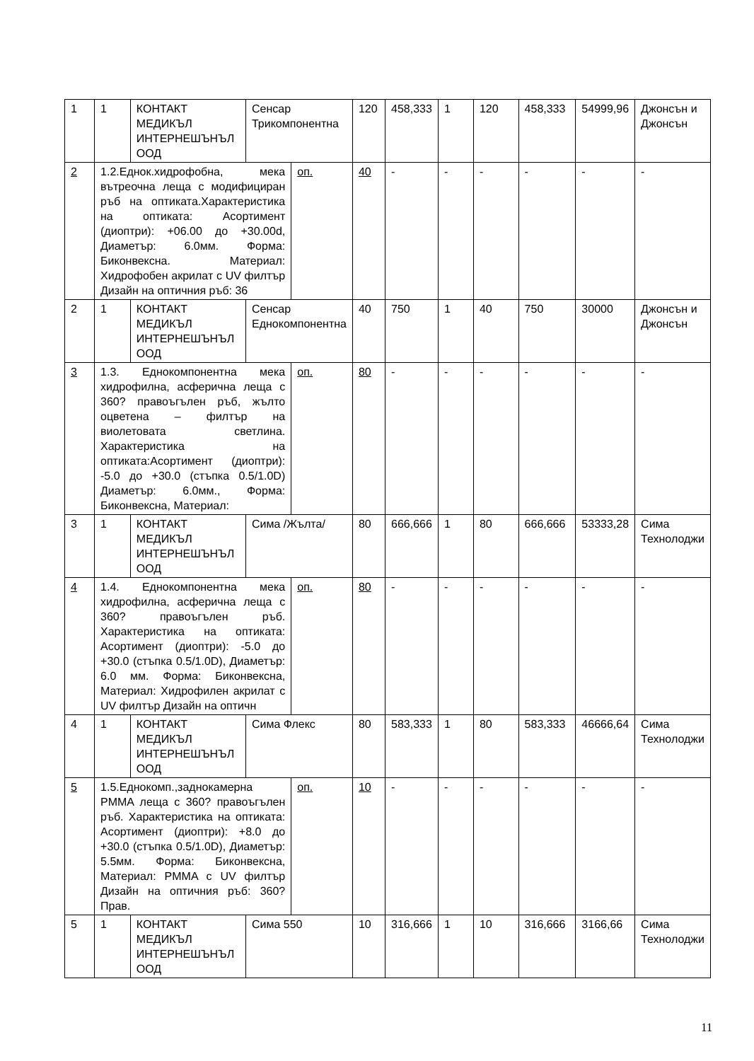| 1 | 1 | КОНТАКТ МЕДИКЪЛ ИНТЕРНЕШЪНЪЛ ООД | Сенсар Трикомпонентна | | 120 | 458,333 | 1 | 120 | 458,333 | 54999,96 | Джонсън и Джонсън |
| 2 | 1.2.Еднок.хидрофобна, мека вътреочна леща с модифициран ръб на оптиката.Характеристика на оптиката: Асортимент (диоптри): +06.00 до +30.00d, Диаметър: 6.0мм. Форма: Биконвексна. Материал: Хидрофобен акрилат с UV филтър Дизайн на оптичния ръб: 36 | | | оп. | 40 | - | - | - | - | - | - |
| 2 | 1 | КОНТАКТ МЕДИКЪЛ ИНТЕРНЕШЪНЪЛ ООД | Сенсар Еднокомпонентна | | 40 | 750 | 1 | 40 | 750 | 30000 | Джонсън и Джонсън |
| 3 | 1.3. Еднокомпонентна мека хидрофилна, асферична леща с 360? правоъгълен ръб, жълто оцветена – филтър на виолетовата светлина. Характеристика на оптиката:Асортимент (диоптри): -5.0 до +30.0 (стъпка 0.5/1.0D) Диаметър: 6.0мм., Форма: Биконвексна, Материал: | | | оп. | 80 | - | - | - | - | - | - |
| 3 | 1 | КОНТАКТ МЕДИКЪЛ ИНТЕРНЕШЪНЪЛ ООД | Сима /Жълта/ | | 80 | 666,666 | 1 | 80 | 666,666 | 53333,28 | Сима Технолоджи |
| 4 | 1.4. Еднокомпонентна мека хидрофилна, асферична леща с 360? правоъгълен ръб. Характеристика на оптиката: Асортимент (диоптри): -5.0 до +30.0 (стъпка 0.5/1.0D), Диаметър: 6.0 мм. Форма: Биконвексна, Материал: Хидрофилен акрилат с UV филтър Дизайн на оптичн | | | оп. | 80 | - | - | - | - | - | - |
| 4 | 1 | КОНТАКТ МЕДИКЪЛ ИНТЕРНЕШЪНЪЛ ООД | Сима Флекс | | 80 | 583,333 | 1 | 80 | 583,333 | 46666,64 | Сима Технолоджи |
| 5 | 1.5.Еднокомп.,заднокамерна PMMA леща с 360? правоъгълен ръб. Характеристика на оптиката: Асортимент (диоптри): +8.0 до +30.0 (стъпка 0.5/1.0D), Диаметър: 5.5мм. Форма: Биконвексна, Материал: PMMA с UV филтър Дизайн на оптичния ръб: 360? Прав. | | | оп. | 10 | - | - | - | - | - | - |
| 5 | 1 | КОНТАКТ МЕДИКЪЛ ИНТЕРНЕШЪНЪЛ ООД | Сима 550 | | 10 | 316,666 | 1 | 10 | 316,666 | 3166,66 | Сима Технолоджи |
11